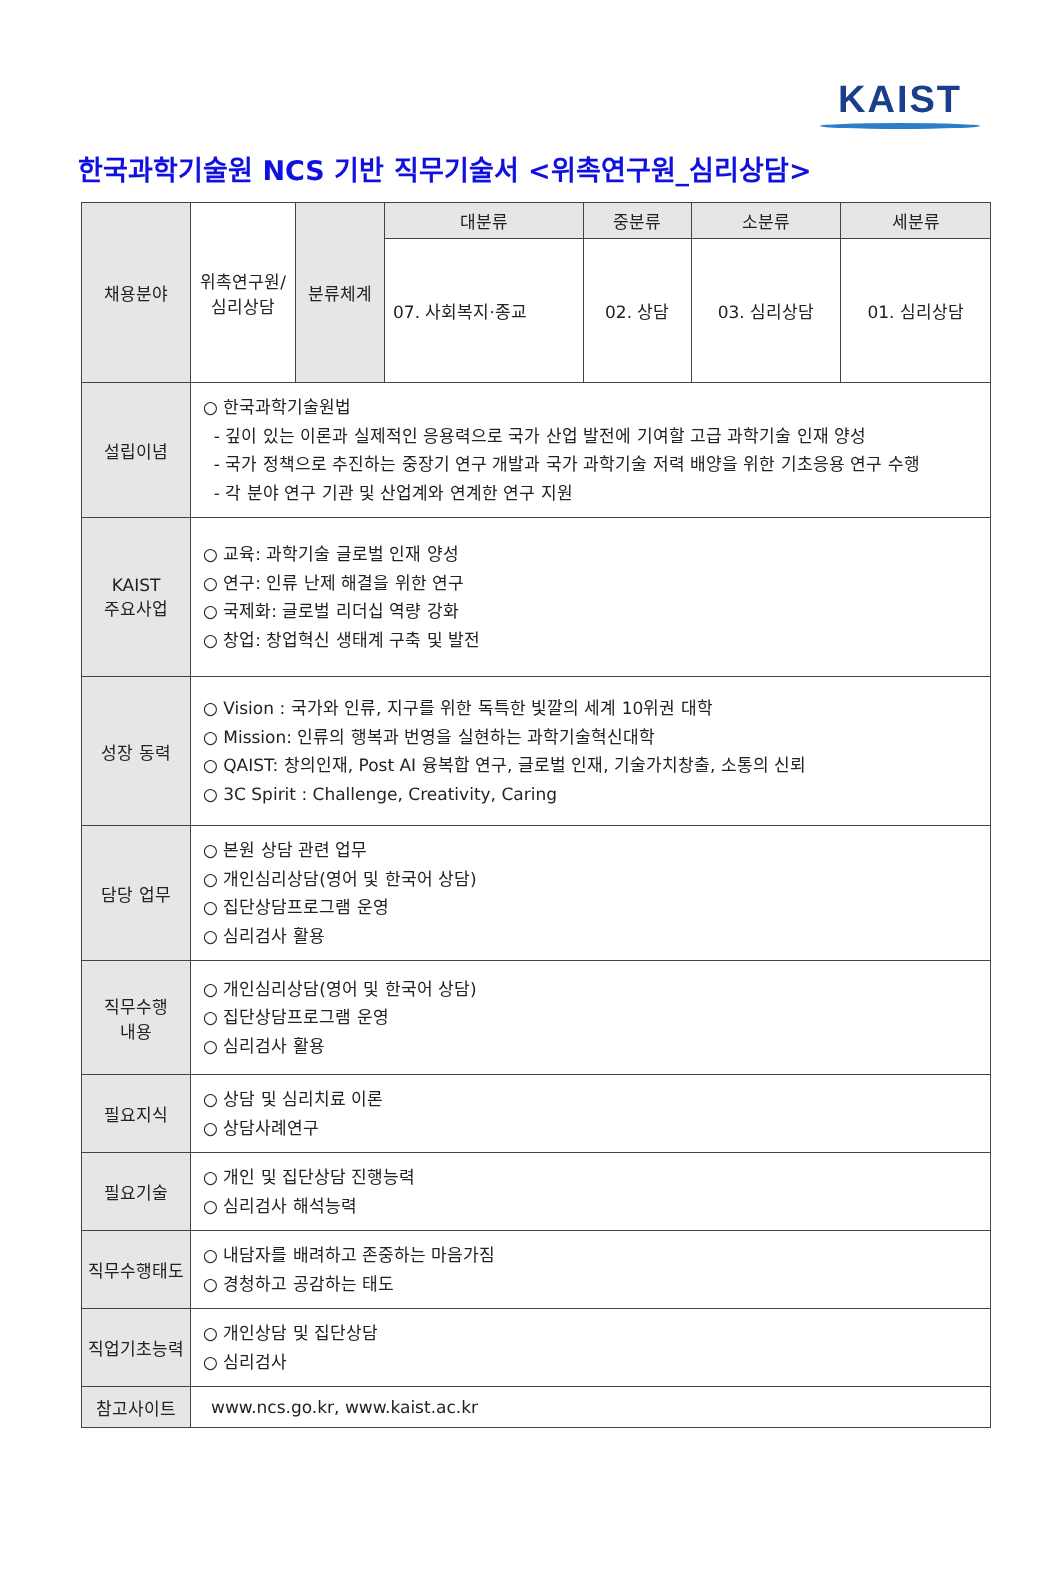KAIST
한국과학기술원 NCS 기반 직무기술서 <위촉연구원_심리상담>
| 채용분야 | 위촉연구원/ 심리상담 | 분류체계 | 대분류 | 중분류 | 소분류 | 세분류 |
| | | | 07. 사회복지·종교 | 02. 상담 | 03. 심리상담 | 01. 심리상담 |
| 설립이념 | ○ 한국과학기술원법 - 깊이 있는 이론과 실제적인 응용력으로 국가 산업 발전에 기여할 고급 과학기술 인재 양성 - 국가 정책으로 추진하는 중장기 연구 개발과 국가 과학기술 저력 배양을 위한 기초응용 연구 수행 - 각 분야 연구 기관 및 산업계와 연계한 연구 지원 | | | | | |
| KAIST 주요사업 | ○ 교육: 과학기술 글로벌 인재 양성 ○ 연구: 인류 난제 해결을 위한 연구 ○ 국제화: 글로벌 리더십 역량 강화 ○ 창업: 창업혁신 생태계 구축 및 발전 | | | | | |
| 성장 동력 | ○ Vision : 국가와 인류, 지구를 위한 독특한 빛깔의 세계 10위권 대학 ○ Mission: 인류의 행복과 번영을 실현하는 과학기술혁신대학 ○ QAIST: 창의인재, Post AI 융복합 연구, 글로벌 인재, 기술가치창출, 소통의 신뢰 ○ 3C Spirit : Challenge, Creativity, Caring | | | | | |
| 담당 업무 | ○ 본원 상담 관련 업무 ○ 개인심리상담(영어 및 한국어 상담) ○ 집단상담프로그램 운영 ○ 심리검사 활용 | | | | | |
| 직무수행 내용 | ○ 개인심리상담(영어 및 한국어 상담) ○ 집단상담프로그램 운영 ○ 심리검사 활용 | | | | | |
| 필요지식 | ○ 상담 및 심리치료 이론 ○ 상담사례연구 | | | | | |
| 필요기술 | ○ 개인 및 집단상담 진행능력 ○ 심리검사 해석능력 | | | | | |
| 직무수행태도 | ○ 내담자를 배려하고 존중하는 마음가짐 ○ 경청하고 공감하는 태도 | | | | | |
| 직업기초능력 | ○ 개인상담 및 집단상담 ○ 심리검사 | | | | | |
| 참고사이트 | www.ncs.go.kr, www.kaist.ac.kr | | | | | |